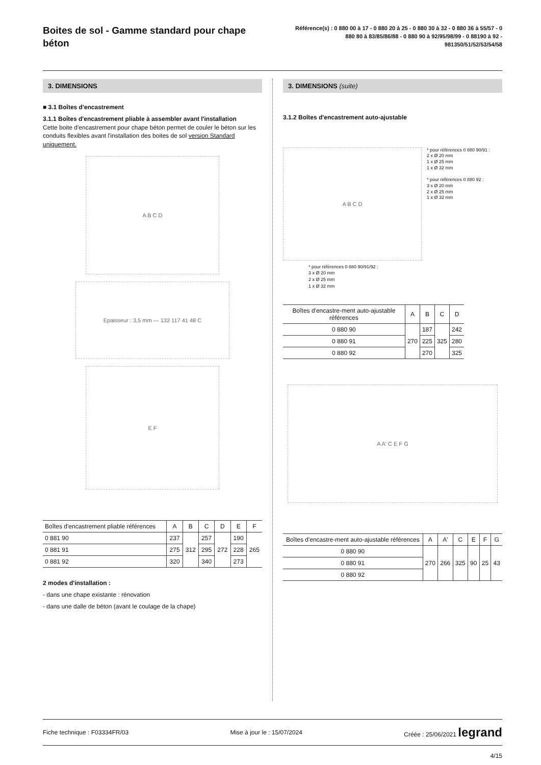Boites de sol - Gamme standard pour chape béton
Référence(s) : 0 880 00 à 17 - 0 880 20 à 25 - 0 880 30 à 32 - 0 880 36 à 55/57 - 0 880 80 à 83/85/86/88 - 0 880 90 à 92/95/98/99 - 0 88190 à 92 - 981350/51/52/53/54/58
3. DIMENSIONS
■ 3.1 Boîtes d'encastrement
3.1.1 Boîtes d'encastrement pliable à assembler avant l'installation
Cette boite d'encastrement pour chape béton permet de couler le béton sur les conduits flexibles avant l'installation des boites de sol version Standard uniquement.
A B C D
Epaisseur : 3,5 mm — 132 117 41 48 C
E F
| Boîtes d'encastrement pliable références | A | B | C | D | E | F |
| --- | --- | --- | --- | --- | --- | --- |
| 0 881 90 | 237 | 312 | 257 | 272 | 190 | 265 |
| 0 881 91 | 275 | | 295 | | 228 | |
| 0 881 92 | 320 | | 340 | | 273 | |
2 modes d'installation :
- dans une chape existante : rénovation
- dans une dalle de béton (avant le coulage de la chape)
3. DIMENSIONS (suite)
3.1.2 Boîtes d'encastrement auto-ajustable
A B C D
* pour références 0 880 90/91 :
2 x Ø 20 mm
1 x Ø 25 mm
1 x Ø 32 mm
* pour références 0 880 92 :
3 x Ø 20 mm
2 x Ø 25 mm
1 x Ø 32 mm
* pour références 0 880 90/91/92 :
3 x Ø 20 mm
2 x Ø 25 mm
1 x Ø 32 mm
| Boîtes d'encastre-ment auto-ajustable références | A | B | C | D |
| --- | --- | --- | --- | --- |
| 0 880 90 | 270 | 187 | 325 | 242 |
| 0 880 91 | | 225 | | 280 |
| 0 880 92 | | 270 | | 325 |
A A' C E F G
| Boîtes d'encastre-ment auto-ajustable références | A | A' | C | E | F | G |
| --- | --- | --- | --- | --- | --- | --- |
| 0 880 90 | 270 | 266 | 325 | 90 | 25 | 43 |
| 0 880 91 | | | | | | |
| 0 880 92 | | | | | | |
Fiche technique : F03334FR/03 Mise à jour le : 15/07/2024 Créée : 25/06/2021 legrand
4/15